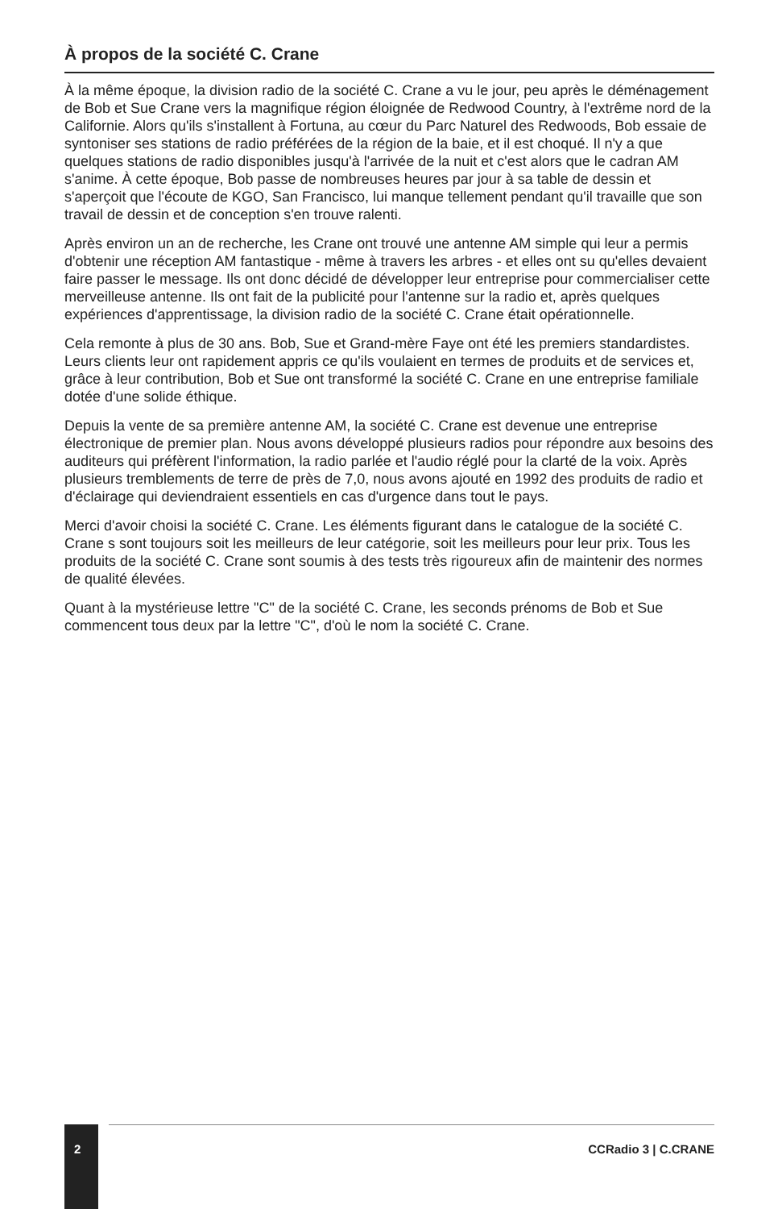À propos de la société C. Crane
À la même époque, la division radio de la société C. Crane a vu le jour, peu après le déménagement de Bob et Sue Crane vers la magnifique région éloignée de Redwood Country, à l'extrême nord de la Californie. Alors qu'ils s'installent à Fortuna, au cœur du Parc Naturel des Redwoods, Bob essaie de syntoniser ses stations de radio préférées de la région de la baie, et il est choqué. Il n'y a que quelques stations de radio disponibles jusqu'à l'arrivée de la nuit et c'est alors que le cadran AM s'anime. À cette époque, Bob passe de nombreuses heures par jour à sa table de dessin et s'aperçoit que l'écoute de KGO, San Francisco, lui manque tellement pendant qu'il travaille que son travail de dessin et de conception s'en trouve ralenti.
Après environ un an de recherche, les Crane ont trouvé une antenne AM simple qui leur a permis d'obtenir une réception AM fantastique - même à travers les arbres - et elles ont su qu'elles devaient faire passer le message. Ils ont donc décidé de développer leur entreprise pour commercialiser cette merveilleuse antenne. Ils ont fait de la publicité pour l'antenne sur la radio et, après quelques expériences d'apprentissage, la division radio de la société C. Crane était opérationnelle.
Cela remonte à plus de 30 ans. Bob, Sue et Grand-mère Faye ont été les premiers standardistes. Leurs clients leur ont rapidement appris ce qu'ils voulaient en termes de produits et de services et, grâce à leur contribution, Bob et Sue ont transformé la société C. Crane en une entreprise familiale dotée d'une solide éthique.
Depuis la vente de sa première antenne AM, la société C. Crane est devenue une entreprise électronique de premier plan. Nous avons développé plusieurs radios pour répondre aux besoins des auditeurs qui préfèrent l'information, la radio parlée et l'audio réglé pour la clarté de la voix. Après plusieurs tremblements de terre de près de 7,0, nous avons ajouté en 1992 des produits de radio et d'éclairage qui deviendraient essentiels en cas d'urgence dans tout le pays.
Merci d'avoir choisi la société C. Crane. Les éléments figurant dans le catalogue de la société C. Crane s sont toujours soit les meilleurs de leur catégorie, soit les meilleurs pour leur prix. Tous les produits de la société C. Crane sont soumis à des tests très rigoureux afin de maintenir des normes de qualité élevées.
Quant à la mystérieuse lettre "C" de la société C. Crane, les seconds prénoms de Bob et Sue commencent tous deux par la lettre "C", d'où le nom la société C. Crane.
2
CCRadio 3 | C.CRANE